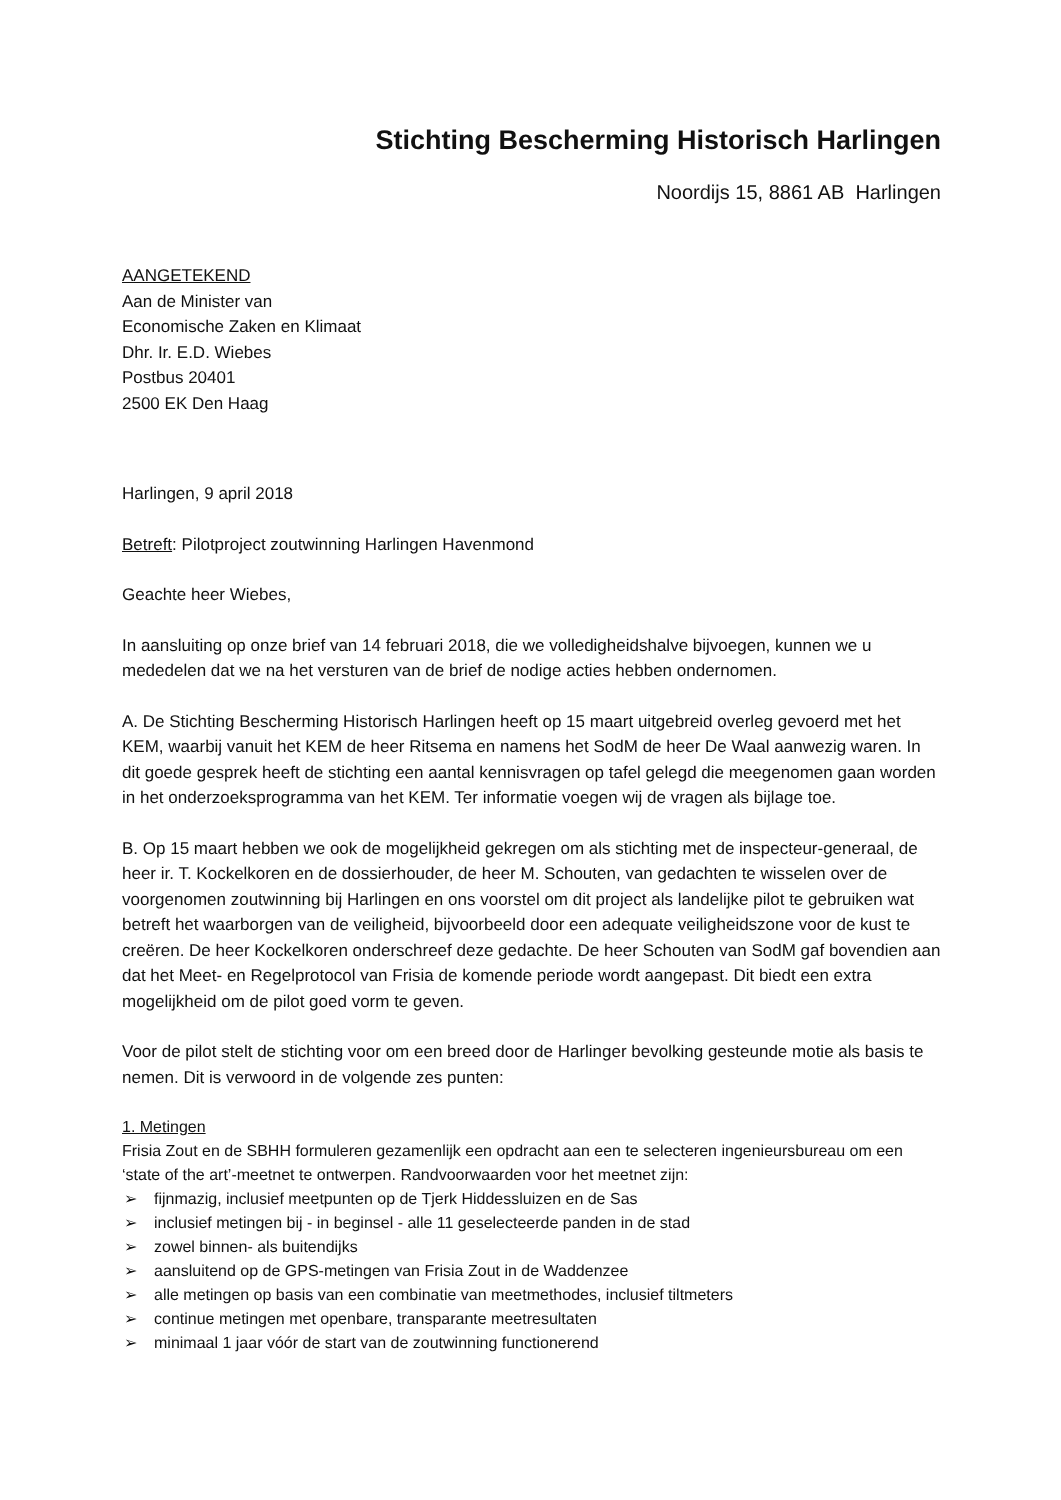Stichting Bescherming Historisch Harlingen
Noordijs 15, 8861 AB Harlingen
AANGETEKEND
Aan de Minister van
Economische Zaken en Klimaat
Dhr. Ir. E.D. Wiebes
Postbus 20401
2500 EK Den Haag
Harlingen, 9 april 2018
Betreft: Pilotproject zoutwinning Harlingen Havenmond
Geachte heer Wiebes,
In aansluiting op onze brief van 14 februari 2018, die we volledigheidshalve bijvoegen, kunnen we u mededelen dat we na het versturen van de brief de nodige acties hebben ondernomen.
A. De Stichting Bescherming Historisch Harlingen heeft op 15 maart uitgebreid overleg gevoerd met het KEM, waarbij vanuit het KEM de heer Ritsema en namens het SodM de heer De Waal aanwezig waren. In dit goede gesprek heeft de stichting een aantal kennisvragen op tafel gelegd die meegenomen gaan worden in het onderzoeksprogramma van het KEM. Ter informatie voegen wij de vragen als bijlage toe.
B. Op 15 maart hebben we ook de mogelijkheid gekregen om als stichting met de inspecteur-generaal, de heer ir. T. Kockelkoren en de dossierhouder, de heer M. Schouten, van gedachten te wisselen over de voorgenomen zoutwinning bij Harlingen en ons voorstel om dit project als landelijke pilot te gebruiken wat betreft het waarborgen van de veiligheid, bijvoorbeeld door een adequate veiligheidszone voor de kust te creëren. De heer Kockelkoren onderschreef deze gedachte. De heer Schouten van SodM gaf bovendien aan dat het Meet- en Regelprotocol van Frisia de komende periode wordt aangepast. Dit biedt een extra mogelijkheid om de pilot goed vorm te geven.
Voor de pilot stelt de stichting voor om een breed door de Harlinger bevolking gesteunde motie als basis te nemen. Dit is verwoord in de volgende zes punten:
1. Metingen
Frisia Zout en de SBHH formuleren gezamenlijk een opdracht aan een te selecteren ingenieursbureau om een ‘state of the art’-meetnet te ontwerpen. Randvoorwaarden voor het meetnet zijn:
➢ fijnmazig, inclusief meetpunten op de Tjerk Hiddessluizen en de Sas
➢ inclusief metingen bij - in beginsel - alle 11 geselecteerde panden in de stad
➢ zowel binnen- als buitendijks
➢ aansluitend op de GPS-metingen van Frisia Zout in de Waddenzee
➢ alle metingen op basis van een combinatie van meetmethodes, inclusief tiltmeters
➢ continue metingen met openbare, transparante meetresultaten
➢ minimaal 1 jaar vóór de start van de zoutwinning functionerend